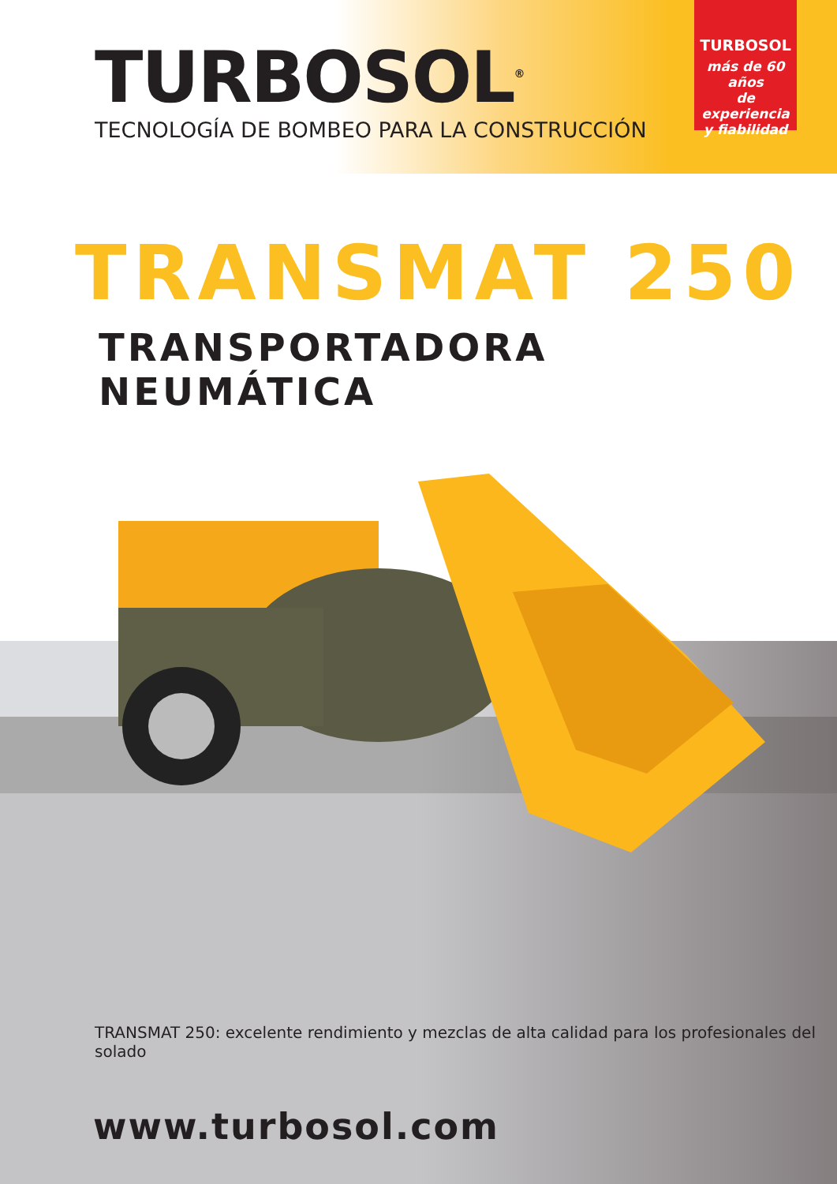TURBOSOL<sup>®</sup>
TECNOLOGÍA DE BOMBEO PARA LA CONSTRUCCIÓN
TURBOSOL
más de 60 años
de experiencia
y fiabilidad
TRANSMAT 250
TRANSPORTADORA NEUMÁTICA
TRANSMAT 250: excelente rendimiento y mezclas de alta calidad para los profesionales del solado
www.turbosol.com